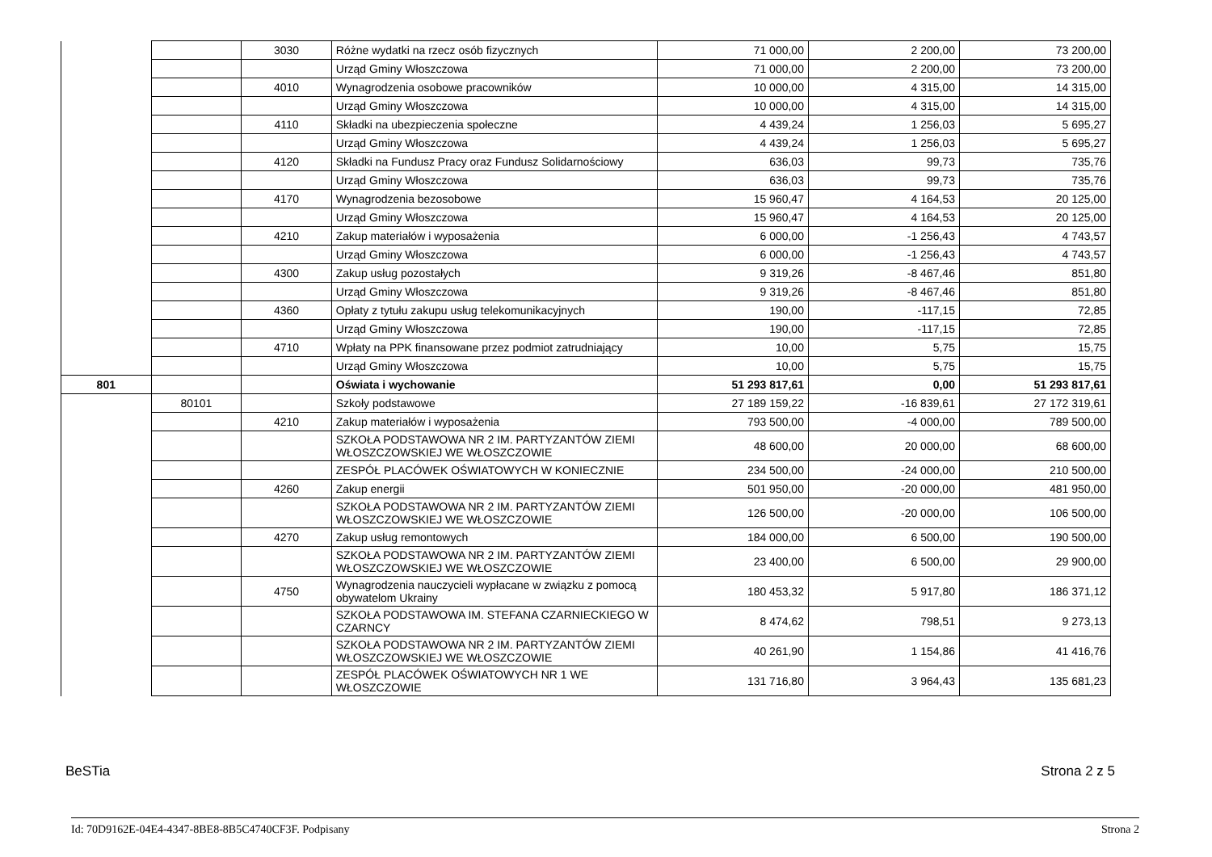| | | 3030 | Różne wydatki na rzecz osób fizycznych | 71 000,00 | 2 200,00 | 73 200,00 |
| | | | Urząd Gminy Włoszczowa | 71 000,00 | 2 200,00 | 73 200,00 |
| | | 4010 | Wynagrodzenia osobowe pracowników | 10 000,00 | 4 315,00 | 14 315,00 |
| | | | Urząd Gminy Włoszczowa | 10 000,00 | 4 315,00 | 14 315,00 |
| | | 4110 | Składki na ubezpieczenia społeczne | 4 439,24 | 1 256,03 | 5 695,27 |
| | | | Urząd Gminy Włoszczowa | 4 439,24 | 1 256,03 | 5 695,27 |
| | | 4120 | Składki na Fundusz Pracy oraz Fundusz Solidarnościowy | 636,03 | 99,73 | 735,76 |
| | | | Urząd Gminy Włoszczowa | 636,03 | 99,73 | 735,76 |
| | | 4170 | Wynagrodzenia bezosobowe | 15 960,47 | 4 164,53 | 20 125,00 |
| | | | Urząd Gminy Włoszczowa | 15 960,47 | 4 164,53 | 20 125,00 |
| | | 4210 | Zakup materiałów i wyposażenia | 6 000,00 | -1 256,43 | 4 743,57 |
| | | | Urząd Gminy Włoszczowa | 6 000,00 | -1 256,43 | 4 743,57 |
| | | 4300 | Zakup usług pozostałych | 9 319,26 | -8 467,46 | 851,80 |
| | | | Urząd Gminy Włoszczowa | 9 319,26 | -8 467,46 | 851,80 |
| | | 4360 | Opłaty z tytułu zakupu usług telekomunikacyjnych | 190,00 | -117,15 | 72,85 |
| | | | Urząd Gminy Włoszczowa | 190,00 | -117,15 | 72,85 |
| | | 4710 | Wpłaty na PPK finansowane przez podmiot zatrudniający | 10,00 | 5,75 | 15,75 |
| | | | Urząd Gminy Włoszczowa | 10,00 | 5,75 | 15,75 |
| 801 | | | Oświata i wychowanie | 51 293 817,61 | 0,00 | 51 293 817,61 |
| | 80101 | | Szkoły podstawowe | 27 189 159,22 | -16 839,61 | 27 172 319,61 |
| | | 4210 | Zakup materiałów i wyposażenia | 793 500,00 | -4 000,00 | 789 500,00 |
| | | | SZKOŁA PODSTAWOWA NR 2 IM. PARTYZANTÓW ZIEMI WŁOSZCZOWSKIEJ WE WŁOSZCZOWIE | 48 600,00 | 20 000,00 | 68 600,00 |
| | | | ZESPÓŁ PLACÓWEK OŚWIATOWYCH W KONIECZNIE | 234 500,00 | -24 000,00 | 210 500,00 |
| | | 4260 | Zakup energii | 501 950,00 | -20 000,00 | 481 950,00 |
| | | | SZKOŁA PODSTAWOWA NR 2 IM. PARTYZANTÓW ZIEMI WŁOSZCZOWSKIEJ WE WŁOSZCZOWIE | 126 500,00 | -20 000,00 | 106 500,00 |
| | | 4270 | Zakup usług remontowych | 184 000,00 | 6 500,00 | 190 500,00 |
| | | | SZKOŁA PODSTAWOWA NR 2 IM. PARTYZANTÓW ZIEMI WŁOSZCZOWSKIEJ WE WŁOSZCZOWIE | 23 400,00 | 6 500,00 | 29 900,00 |
| | | 4750 | Wynagrodzenia nauczycieli wypłacane w związku z pomocą obywatelom Ukrainy | 180 453,32 | 5 917,80 | 186 371,12 |
| | | | SZKOŁA PODSTAWOWA IM. STEFANA CZARNIECKIEGO W CZARNCY | 8 474,62 | 798,51 | 9 273,13 |
| | | | SZKOŁA PODSTAWOWA NR 2 IM. PARTYZANTÓW ZIEMI WŁOSZCZOWSKIEJ WE WŁOSZCZOWIE | 40 261,90 | 1 154,86 | 41 416,76 |
| | | | ZESPÓŁ PLACÓWEK OŚWIATOWYCH NR 1 WE WŁOSZCZOWIE | 131 716,80 | 3 964,43 | 135 681,23 |
BeSTia Strona 2 z 5
Id: 70D9162E-04E4-4347-8BE8-8B5C4740CF3F. Podpisany Strona 2